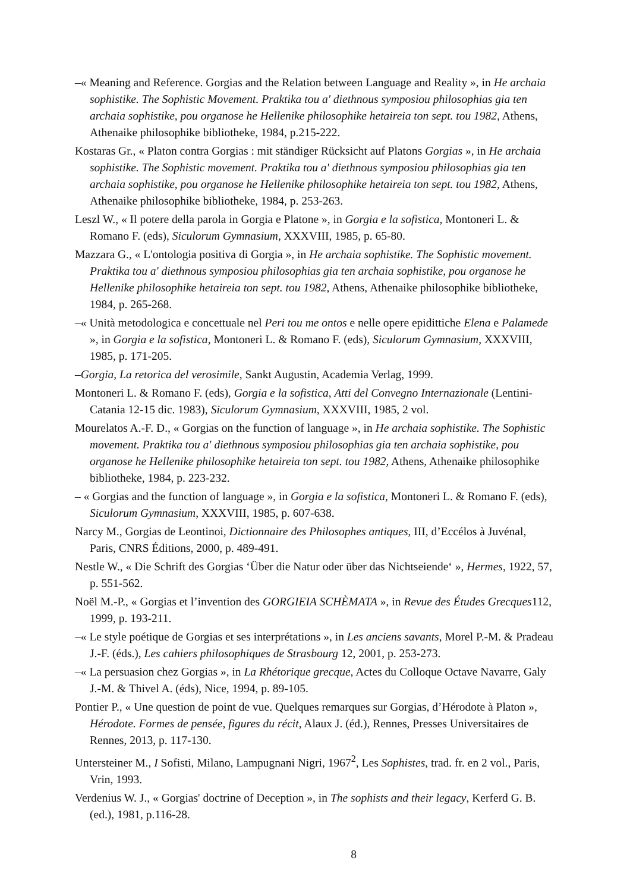–« Meaning and Reference. Gorgias and the Relation between Language and Reality », in He archaia sophistike. The Sophistic Movement. Praktika tou a' diethnous symposiou philosophias gia ten archaia sophistike, pou organose he Hellenike philosophike hetaireia ton sept. tou 1982, Athens, Athenaike philosophike bibliotheke, 1984, p.215-222.
Kostaras Gr., « Platon contra Gorgias : mit ständiger Rücksicht auf Platons Gorgias », in He archaia sophistike. The Sophistic movement. Praktika tou a' diethnous symposiou philosophias gia ten archaia sophistike, pou organose he Hellenike philosophike hetaireia ton sept. tou 1982, Athens, Athenaike philosophike bibliotheke, 1984, p. 253-263.
Leszl W., « Il potere della parola in Gorgia e Platone », in Gorgia e la sofistica, Montoneri L. & Romano F. (eds), Siculorum Gymnasium, XXXVIII, 1985, p. 65-80.
Mazzara G., « L'ontologia positiva di Gorgia », in He archaia sophistike. The Sophistic movement. Praktika tou a' diethnous symposiou philosophias gia ten archaia sophistike, pou organose he Hellenike philosophike hetaireia ton sept. tou 1982, Athens, Athenaike philosophike bibliotheke, 1984, p. 265-268.
–« Unità metodologica e concettuale nel Peri tou me ontos e nelle opere epidittiche Elena e Palamede », in Gorgia e la sofistica, Montoneri L. & Romano F. (eds), Siculorum Gymnasium, XXXVIII, 1985, p. 171-205.
–Gorgia, La retorica del verosimile, Sankt Augustin, Academia Verlag, 1999.
Montoneri L. & Romano F. (eds), Gorgia e la sofistica, Atti del Convegno Internazionale (Lentini-Catania 12-15 dic. 1983), Siculorum Gymnasium, XXXVIII, 1985, 2 vol.
Mourelatos A.-F. D., « Gorgias on the function of language », in He archaia sophistike. The Sophistic movement. Praktika tou a' diethnous symposiou philosophias gia ten archaia sophistike, pou organose he Hellenike philosophike hetaireia ton sept. tou 1982, Athens, Athenaike philosophike bibliotheke, 1984, p. 223-232.
– « Gorgias and the function of language », in Gorgia e la sofistica, Montoneri L. & Romano F. (eds), Siculorum Gymnasium, XXXVIII, 1985, p. 607-638.
Narcy M., Gorgias de Leontinoi, Dictionnaire des Philosophes antiques, III, d’Eccélos à Juvénal, Paris, CNRS Éditions, 2000, p. 489-491.
Nestle W., « Die Schrift des Gorgias ‘Über die Natur oder über das Nichtseiende‘ », Hermes, 1922, 57, p. 551-562.
Noël M.-P., « Gorgias et l’invention des GORGIEIA SCHÈMATA », in Revue des Études Grecques112, 1999, p. 193-211.
–« Le style poétique de Gorgias et ses interprétations », in Les anciens savants, Morel P.-M. & Pradeau J.-F. (éds.), Les cahiers philosophiques de Strasbourg 12, 2001, p. 253-273.
–« La persuasion chez Gorgias », in La Rhétorique grecque, Actes du Colloque Octave Navarre, Galy J.-M. & Thivel A. (éds), Nice, 1994, p. 89-105.
Pontier P., « Une question de point de vue. Quelques remarques sur Gorgias, d’Hérodote à Platon », Hérodote. Formes de pensée, figures du récit, Alaux J. (éd.), Rennes, Presses Universitaires de Rennes, 2013, p. 117-130.
Untersteiner M., I Sofisti, Milano, Lampugnani Nigri, 1967<sup>2</sup>, Les Sophistes, trad. fr. en 2 vol., Paris, Vrin, 1993.
Verdenius W. J., « Gorgias' doctrine of Deception », in The sophists and their legacy, Kerferd G. B. (ed.), 1981, p.116-28.
8